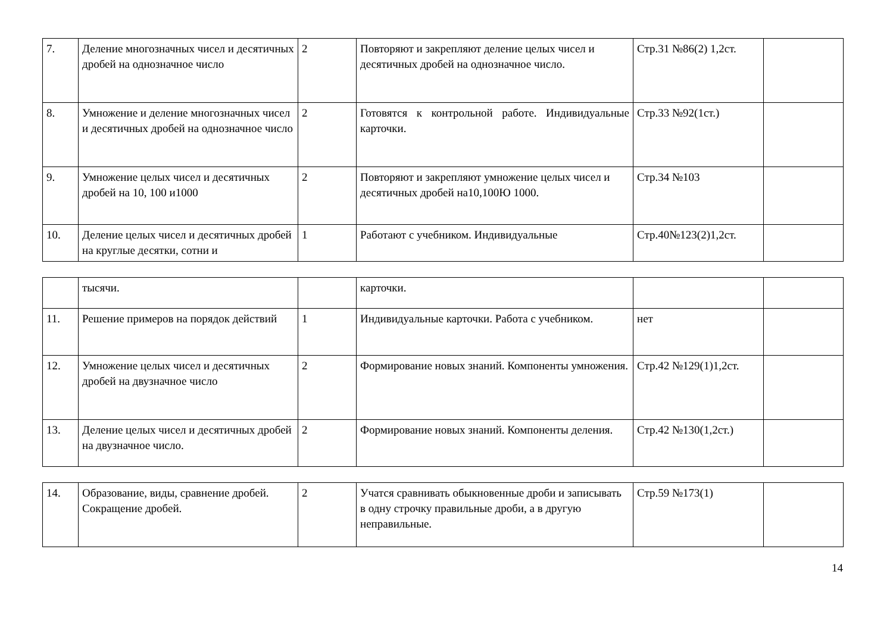| 7. | Деление многозначных чисел и десятичных дробей на однозначное число | 2 | Повторяют и закрепляют деление целых чисел и десятичных дробей на однозначное число. | Стр.31 №86(2) 1,2ст. | |
| 8. | Умножение и деление многозначных чисел и десятичных дробей на однозначное число | 2 | Готовятся к контрольной работе. Индивидуальные карточки. | Стр.33 №92(1ст.) | |
| 9. | Умножение целых чисел и десятичных дробей на 10, 100 и1000 | 2 | Повторяют и закрепляют умножение целых чисел и десятичных дробей на10,100Ю 1000. | Стр.34 №103 | |
| 10. | Деление целых чисел и десятичных дробей на круглые десятки, сотни и | 1 | Работают с учебником. Индивидуальные | Стр.40№123(2)1,2ст. | |
| | тысячи. | | карточки. | | |
| 11. | Решение примеров на порядок действий | 1 | Индивидуальные карточки. Работа с учебником. | нет | |
| 12. | Умножение целых чисел и десятичных дробей на двузначное число | 2 | Формирование новых знаний. Компоненты умножения. | Стр.42 №129(1)1,2ст. | |
| 13. | Деление целых чисел и десятичных дробей на двузначное число. | 2 | Формирование новых знаний. Компоненты деления. | Стр.42 №130(1,2ст.) | |
| 14. | Образование, виды, сравнение дробей. Сокращение дробей. | 2 | Учатся сравнивать обыкновенные дроби и записывать в одну строчку правильные дроби, а в другую неправильные. | Стр.59 №173(1) | |
14